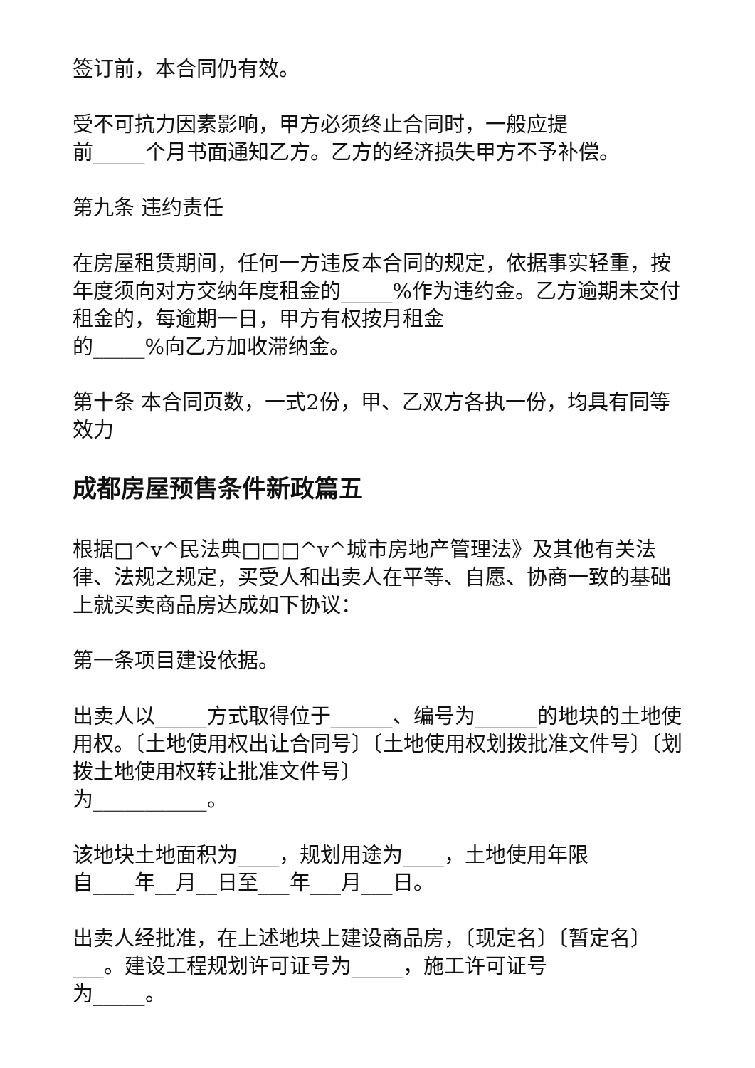签订前，本合同仍有效。
受不可抗力因素影响，甲方必须终止合同时，一般应提
前_____个月书面通知乙方。乙方的经济损失甲方不予补偿。
第九条 违约责任
在房屋租赁期间，任何一方违反本合同的规定，依据事实轻重，按年度须向对方交纳年度租金的_____%作为违约金。乙方逾期未交付租金的，每逾期一日，甲方有权按月租金
的_____%向乙方加收滞纳金。
第十条 本合同页数，一式2份，甲、乙双方各执一份，均具有同等效力
成都房屋预售条件新政篇五
根据□^v^民法典□□□^v^城市房地产管理法》及其他有关法律、法规之规定，买受人和出卖人在平等、自愿、协商一致的基础上就买卖商品房达成如下协议：
第一条项目建设依据。
出卖人以_____方式取得位于______、编号为______的地块的土地使用权。〔土地使用权出让合同号〕〔土地使用权划拨批准文件号〕〔划拨土地使用权转让批准文件号〕
为___________。
该地块土地面积为____，规划用途为____，土地使用年限
自____年__月__日至___年___月___日。
出卖人经批准，在上述地块上建设商品房，〔现定名〕〔暂定名〕___。建设工程规划许可证号为_____，施工许可证号
为_____。